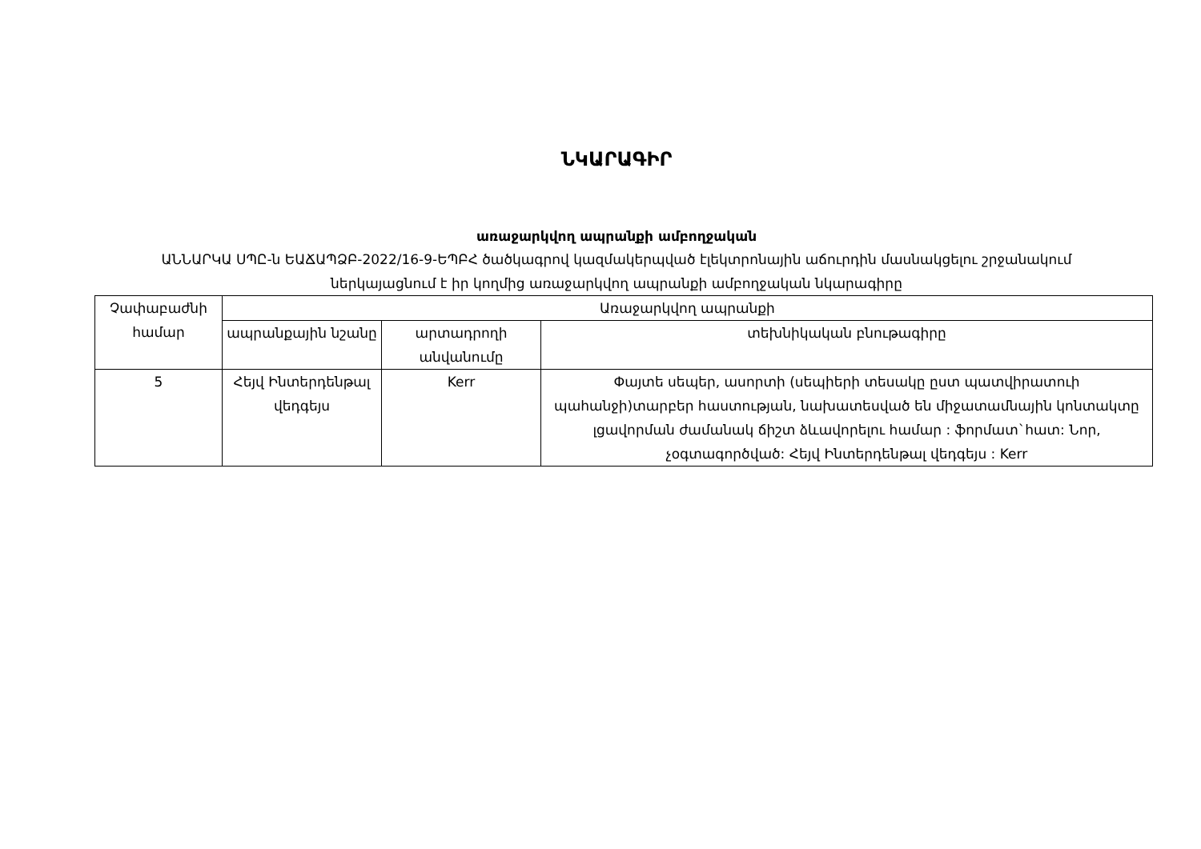ՆԿԱՐԱԳԻՐ
առաջարկվող ապրանքի ամբողջական
ԱՆՆԱՐԿԱ ՍՊԸ-ն ԵԱՃԱՊՁԲ-2022/16-9-ԵՊԲՀ ծածկագրով կազմակերպված էլեկտրոնային աճուրդին մասնակցելու շրջանակում
ներկայացնում է իր կողմից առաջարկվող ապրանքի ամբողջական նկարագիրը
| Չափաբաժնի համար | Առաջարկվող ապրանքի | | |
| --- | --- | --- | --- |
| | ապրանքային նշանը | արտադրողի անվանումը | տեխնիկական բնութագիրը |
| 5 | Հեյվ Ինտերդենթալ վեդգեյս | Kerr | Փայտե սեպեր, ասորտի (սեպիերի տեսակը ըստ պատվիրատուի պահանջի)տարբեր հաստության, նախատեսված են միջատամնային կոնտակտը լցավորման ժամանակ ճիշտ ձևավորելու համար : ֆորմատ`հատ: Նոր, չօգտագործված: Հեյվ Ինտերդենթալ վեդգեյս : Kerr |